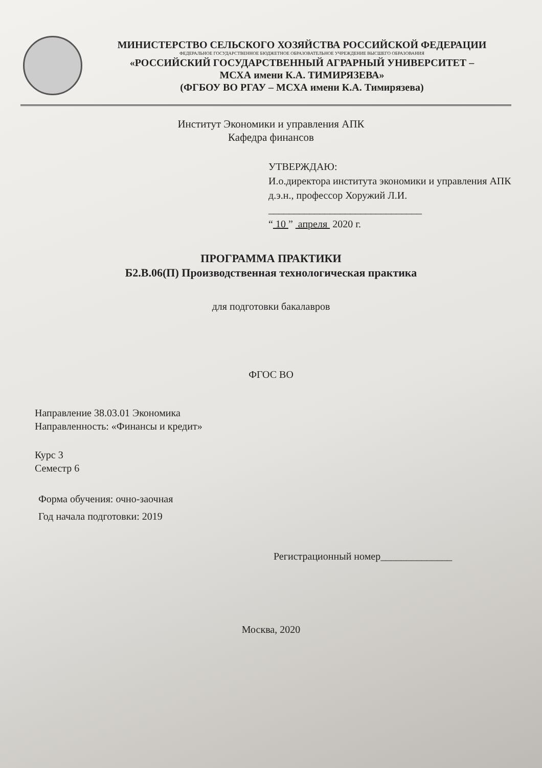МИНИСТЕРСТВО СЕЛЬСКОГО ХОЗЯЙСТВА РОССИЙСКОЙ ФЕДЕРАЦИИ
ФЕДЕРАЛЬНОЕ ГОСУДАРСТВЕННОЕ БЮДЖЕТНОЕ ОБРАЗОВАТЕЛЬНОЕ УЧРЕЖДЕНИЕ ВЫСШЕГО ОБРАЗОВАНИЯ
«РОССИЙСКИЙ ГОСУДАРСТВЕННЫЙ АГРАРНЫЙ УНИВЕРСИТЕТ –
МСХА имени К.А. ТИМИРЯЗЕВА»
(ФГБОУ ВО РГАУ – МСХА имени К.А. Тимирязева)
Институт Экономики и управления АПК
Кафедра финансов
УТВЕРЖДАЮ:
И.о.директора института экономики и управления АПК
д.э.н., профессор Хоружий Л.И.
______________________________
“ 10 ” апреля 2020 г.
ПРОГРАММА ПРАКТИКИ
Б2.В.06(П) Производственная технологическая практика
для подготовки бакалавров
ФГОС ВО
Направление 38.03.01 Экономика
Направленность: «Финансы и кредит»
Курс 3
Семестр 6
Форма обучения: очно-заочная
Год начала подготовки: 2019
Регистрационный номер______________
Москва, 2020